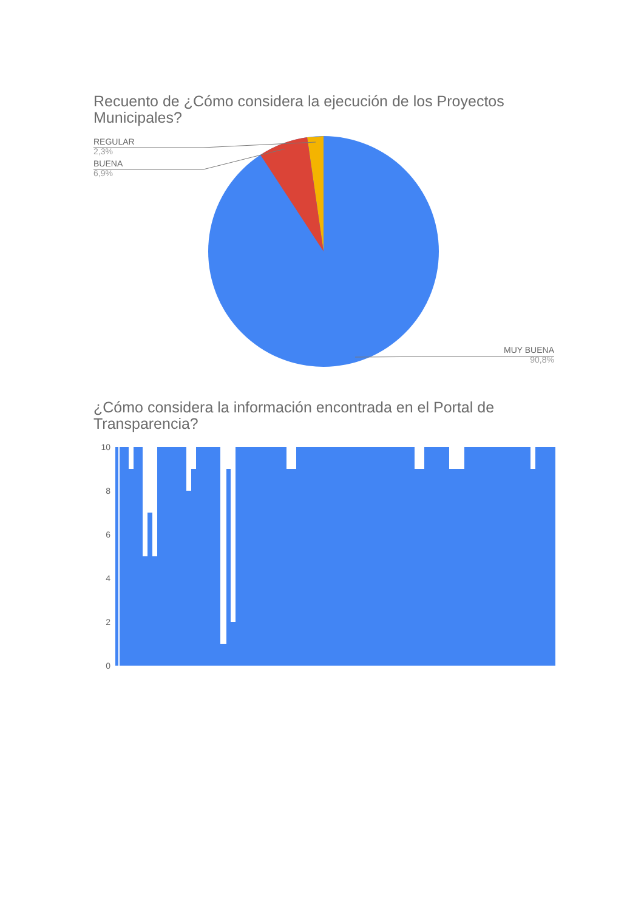Recuento de ¿Cómo considera la ejecución de los Proyectos Municipales?
REGULAR
2,3%
BUENA
6,9%
MUY BUENA
90,8%
¿Cómo considera la información encontrada en el Portal de Transparencia?
10
8
6
4
2
0